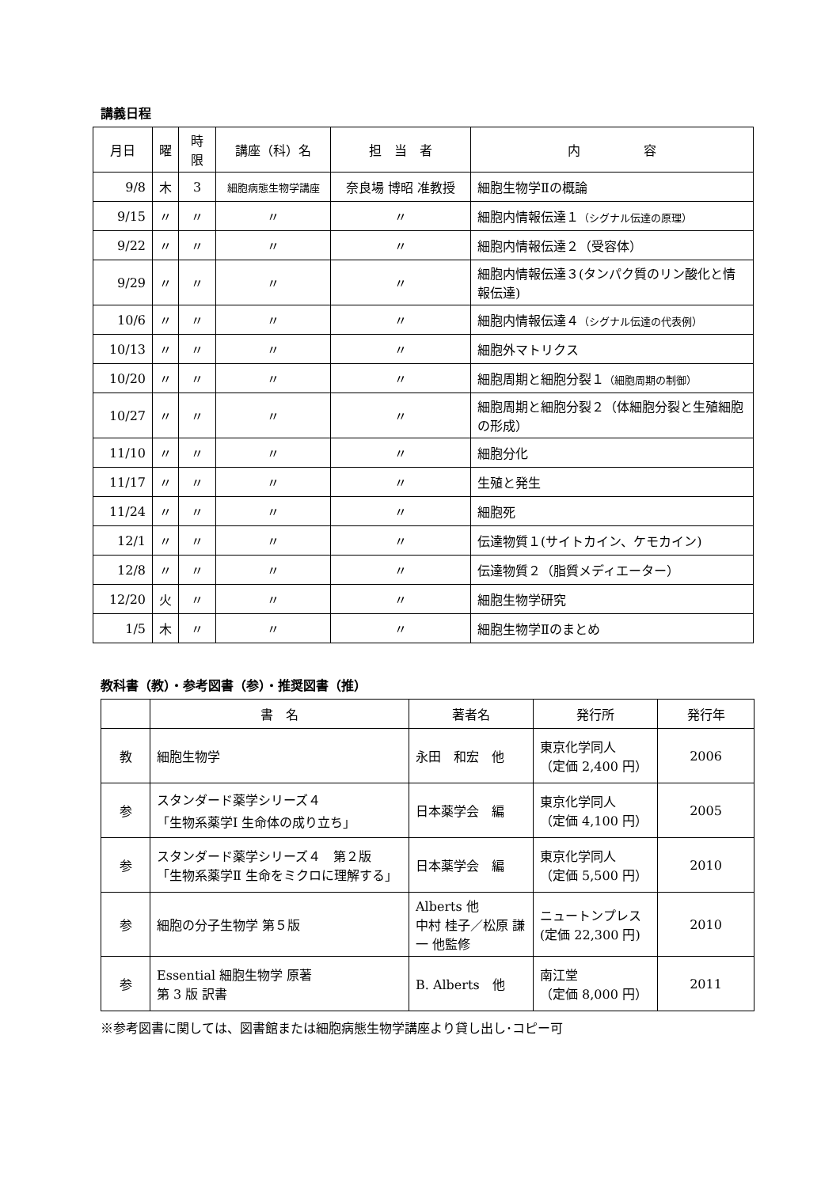講義日程
| 月日 | 曜 | 時限 | 講座（科）名 | 担 当 者 | 内 容 |
| --- | --- | --- | --- | --- | --- |
| 9/8 | 木 | 3 | 細胞病態生物学講座 | 奈良場 博昭 准教授 | 細胞生物学Ⅱの概論 |
| 9/15 | 〃 | 〃 | 〃 | 〃 | 細胞内情報伝達１ （シグナル伝達の原理） |
| 9/22 | 〃 | 〃 | 〃 | 〃 | 細胞内情報伝達２（受容体） |
| 9/29 | 〃 | 〃 | 〃 | 〃 | 細胞内情報伝達３(タンパク質のリン酸化と情報伝達) |
| 10/6 | 〃 | 〃 | 〃 | 〃 | 細胞内情報伝達４ （シグナル伝達の代表例） |
| 10/13 | 〃 | 〃 | 〃 | 〃 | 細胞外マトリクス |
| 10/20 | 〃 | 〃 | 〃 | 〃 | 細胞周期と細胞分裂１ （細胞周期の制御） |
| 10/27 | 〃 | 〃 | 〃 | 〃 | 細胞周期と細胞分裂２（体細胞分裂と生殖細胞の形成） |
| 11/10 | 〃 | 〃 | 〃 | 〃 | 細胞分化 |
| 11/17 | 〃 | 〃 | 〃 | 〃 | 生殖と発生 |
| 11/24 | 〃 | 〃 | 〃 | 〃 | 細胞死 |
| 12/1 | 〃 | 〃 | 〃 | 〃 | 伝達物質１(サイトカイン、ケモカイン) |
| 12/8 | 〃 | 〃 | 〃 | 〃 | 伝達物質２（脂質メディエーター） |
| 12/20 | 火 | 〃 | 〃 | 〃 | 細胞生物学研究 |
| 1/5 | 木 | 〃 | 〃 | 〃 | 細胞生物学Ⅱのまとめ |
教科書（教）・参考図書（参）・推奨図書（推）
| | 書 名 | 著者名 | 発行所 | 発行年 |
| --- | --- | --- | --- | --- |
| 教 | 細胞生物学 | 永田 和宏 他 | 東京化学同人 （定価 2,400 円） | 2006 |
| 参 | スタンダード薬学シリーズ４ 「生物系薬学Ⅰ 生命体の成り立ち」 | 日本薬学会 編 | 東京化学同人 （定価 4,100 円） | 2005 |
| 参 | スタンダード薬学シリーズ４ 第２版 「生物系薬学Ⅱ 生命をミクロに理解する」 | 日本薬学会 編 | 東京化学同人 （定価 5,500 円） | 2010 |
| 参 | 細胞の分子生物学 第５版 | Alberts 他 中村 桂子／松原 謙一 他監修 | ニュートンプレス (定価 22,300 円) | 2010 |
| 参 | Essential 細胞生物学 原著 第 3 版 訳書 | B. Alberts 他 | 南江堂 （定価 8,000 円） | 2011 |
※参考図書に関しては、図書館または細胞病態生物学講座より貸し出し･コピー可